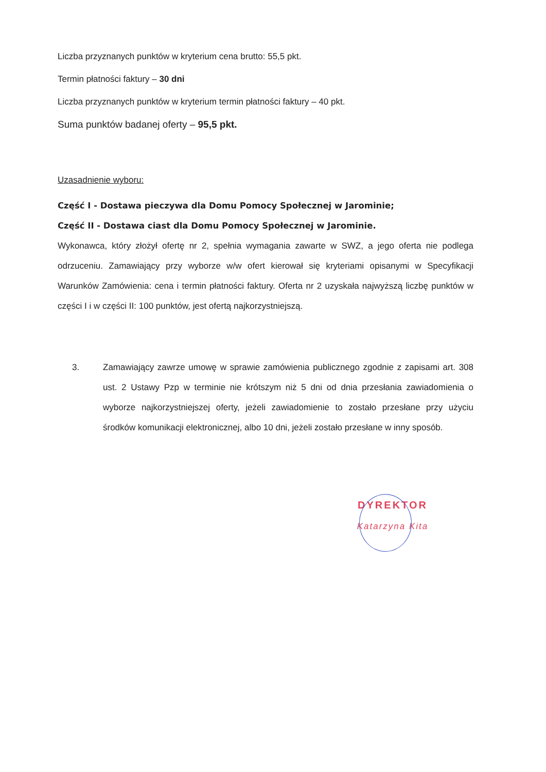Liczba przyznanych punktów w kryterium cena brutto: 55,5 pkt.
Termin płatności faktury – 30 dni
Liczba przyznanych punktów w kryterium termin płatności faktury – 40 pkt.
Suma punktów badanej oferty – 95,5 pkt.
Uzasadnienie wyboru:
Część I - Dostawa pieczywa dla Domu Pomocy Społecznej w Jarominie;
Część II - Dostawa ciast dla Domu Pomocy Społecznej w Jarominie.
Wykonawca, który złożył ofertę nr 2, spełnia wymagania zawarte w SWZ, a jego oferta nie podlega odrzuceniu. Zamawiający przy wyborze w/w ofert kierował się kryteriami opisanymi w Specyfikacji Warunków Zamówienia: cena i termin płatności faktury. Oferta nr 2 uzyskała najwyższą liczbę punktów w części I i w części II: 100 punktów, jest ofertą najkorzystniejszą.
3. Zamawiający zawrze umowę w sprawie zamówienia publicznego zgodnie z zapisami art. 308 ust. 2 Ustawy Pzp w terminie nie krótszym niż 5 dni od dnia przesłania zawiadomienia o wyborze najkorzystniejszej oferty, jeżeli zawiadomienie to zostało przesłane przy użyciu środków komunikacji elektronicznej, albo 10 dni, jeżeli zostało przesłane w inny sposób.
DYREKTOR
Katarzyna Kita